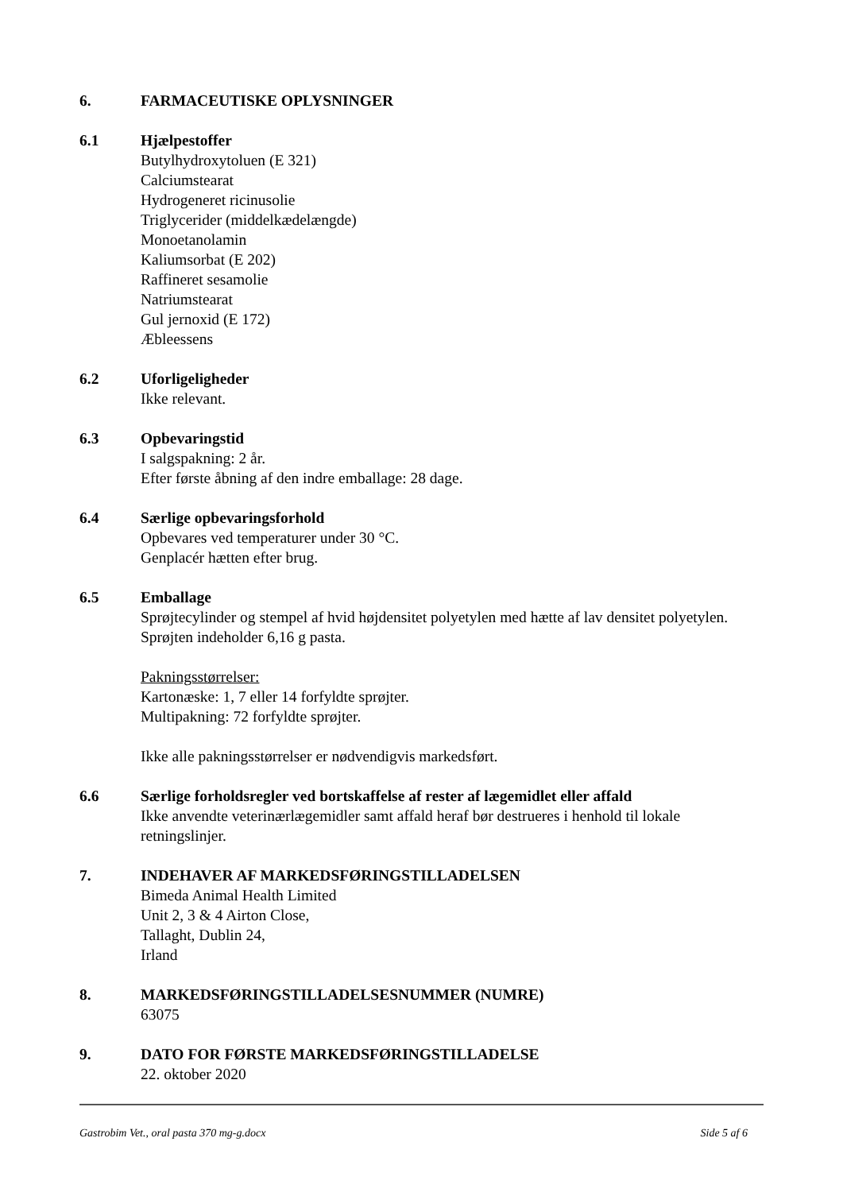6. FARMACEUTISKE OPLYSNINGER
6.1 Hjælpestoffer
Butylhydroxytoluen (E 321)
Calciumstearat
Hydrogeneret ricinusolie
Triglycerider (middelkædelængde)
Monoetanolamin
Kaliumsorbat (E 202)
Raffineret sesamolie
Natriumstearat
Gul jernoxid (E 172)
Æbleessens
6.2 Uforligeligheder
Ikke relevant.
6.3 Opbevaringstid
I salgspakning: 2 år.
Efter første åbning af den indre emballage: 28 dage.
6.4 Særlige opbevaringsforhold
Opbevares ved temperaturer under 30 °C.
Genplacér hætten efter brug.
6.5 Emballage
Sprøjtecylinder og stempel af hvid højdensitet polyetylen med hætte af lav densitet polyetylen. Sprøjten indeholder 6,16 g pasta.
Pakningsstørrelser:
Kartonæske: 1, 7 eller 14 forfyldte sprøjter.
Multipakning: 72 forfyldte sprøjter.
Ikke alle pakningsstørrelser er nødvendigvis markedsført.
6.6 Særlige forholdsregler ved bortskaffelse af rester af lægemidlet eller affald
Ikke anvendte veterinærlægemidler samt affald heraf bør destrueres i henhold til lokale retningslinjer.
7. INDEHAVER AF MARKEDSFØRINGSTILLADELSEN
Bimeda Animal Health Limited
Unit 2, 3 & 4 Airton Close,
Tallaght, Dublin 24,
Irland
8. MARKEDSFØRINGSTILLADELSESNUMMER (NUMRE)
63075
9. DATO FOR FØRSTE MARKEDSFØRINGSTILLADELSE
22. oktober 2020
Gastrobim Vet., oral pasta 370 mg-g.docx Side 5 af 6